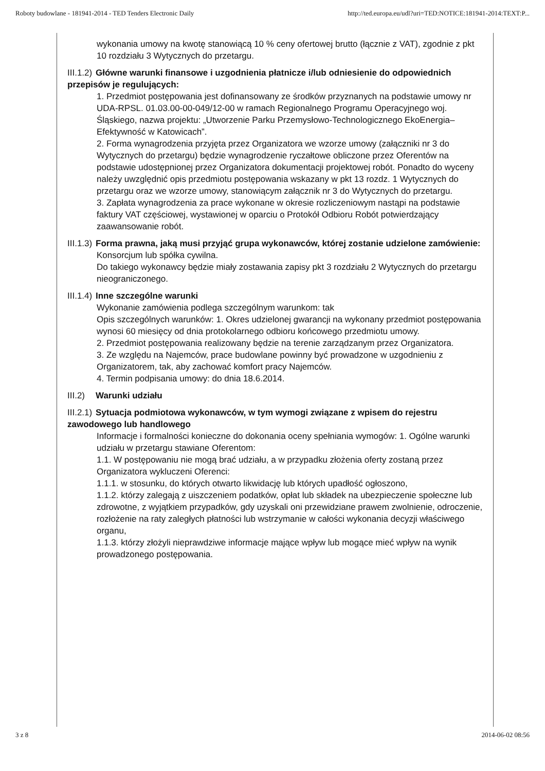Roboty budowlane - 181941-2014 - TED Tenders Electronic Daily http://ted.europa.eu/udl?uri=TED:NOTICE:181941-2014:TEXT:P...
wykonania umowy na kwotę stanowiącą 10 % ceny ofertowej brutto (łącznie z VAT), zgodnie z pkt 10 rozdziału 3 Wytycznych do przetargu.
III.1.2) Główne warunki finansowe i uzgodnienia płatnicze i/lub odniesienie do odpowiednich przepisów je regulujących:
1. Przedmiot postępowania jest dofinansowany ze środków przyznanych na podstawie umowy nr UDA-RPSL. 01.03.00-00-049/12-00 w ramach Regionalnego Programu Operacyjnego woj. Śląskiego, nazwa projektu: „Utworzenie Parku Przemysłowo-Technologicznego EkoEnergia–Efektywność w Katowicach”.
2. Forma wynagrodzenia przyjęta przez Organizatora we wzorze umowy (załączniki nr 3 do Wytycznych do przetargu) będzie wynagrodzenie ryczałtowe obliczone przez Oferentów na podstawie udostępnionej przez Organizatora dokumentacji projektowej robót. Ponadto do wyceny należy uwzględnić opis przedmiotu postępowania wskazany w pkt 13 rozdz. 1 Wytycznych do przetargu oraz we wzorze umowy, stanowiącym załącznik nr 3 do Wytycznych do przetargu.
3. Zapłata wynagrodzenia za prace wykonane w okresie rozliczeniowym nastąpi na podstawie faktury VAT częściowej, wystawionej w oparciu o Protokół Odbioru Robót potwierdzający zaawansowanie robót.
III.1.3) Forma prawna, jaką musi przyjąć grupa wykonawców, której zostanie udzielone zamówienie:
Konsorcjum lub spółka cywilna.
Do takiego wykonawcy będzie miały zostawania zapisy pkt 3 rozdziału 2 Wytycznych do przetargu nieograniczonego.
III.1.4) Inne szczególne warunki
Wykonanie zamówienia podlega szczególnym warunkom: tak
Opis szczególnych warunków: 1. Okres udzielonej gwarancji na wykonany przedmiot postępowania wynosi 60 miesięcy od dnia protokolarnego odbioru końcowego przedmiotu umowy.
2. Przedmiot postępowania realizowany będzie na terenie zarządzanym przez Organizatora.
3. Ze względu na Najemców, prace budowlane powinny być prowadzone w uzgodnieniu z Organizatorem, tak, aby zachować komfort pracy Najemców.
4. Termin podpisania umowy: do dnia 18.6.2014.
III.2) Warunki udziału
III.2.1) Sytuacja podmiotowa wykonawców, w tym wymogi związane z wpisem do rejestru zawodowego lub handlowego
Informacje i formalności konieczne do dokonania oceny spełniania wymogów: 1. Ogólne warunki udziału w przetargu stawiane Oferentom:
1.1. W postępowaniu nie mogą brać udziału, a w przypadku złożenia oferty zostaną przez Organizatora wykluczeni Oferenci:
1.1.1. w stosunku, do których otwarto likwidację lub których upadłość ogłoszono,
1.1.2. którzy zalegają z uiszczeniem podatków, opłat lub składek na ubezpieczenie społeczne lub zdrowotne, z wyjątkiem przypadków, gdy uzyskali oni przewidziane prawem zwolnienie, odroczenie, rozłożenie na raty zaległych płatności lub wstrzymanie w całości wykonania decyzji właściwego organu,
1.1.3. którzy złożyli nieprawdziwe informacje mające wpływ lub mogące mieć wpływ na wynik prowadzonego postępowania.
3 z 8 2014-06-02 08:56